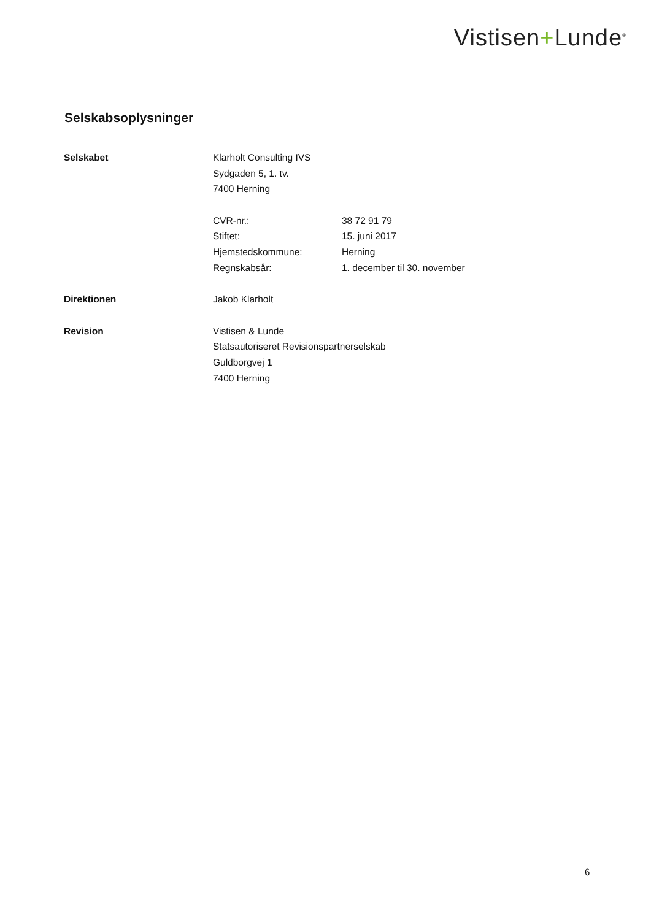Vistisen+Lunde<sup>®</sup>
Selskabsoplysninger
| Selskabet | Klarholt Consulting IVS | |
| | Sydgaden 5, 1. tv. | |
| | 7400 Herning | |
| | CVR-nr.: | 38 72 91 79 |
| | Stiftet: | 15. juni 2017 |
| | Hjemstedskommune: | Herning |
| | Regnskabsår: | 1. december til 30. november |
| Direktionen | Jakob Klarholt | |
| Revision | Vistisen & Lunde | |
| | Statsautoriseret Revisionspartnerselskab | |
| | Guldborgvej 1 | |
| | 7400 Herning | |
6